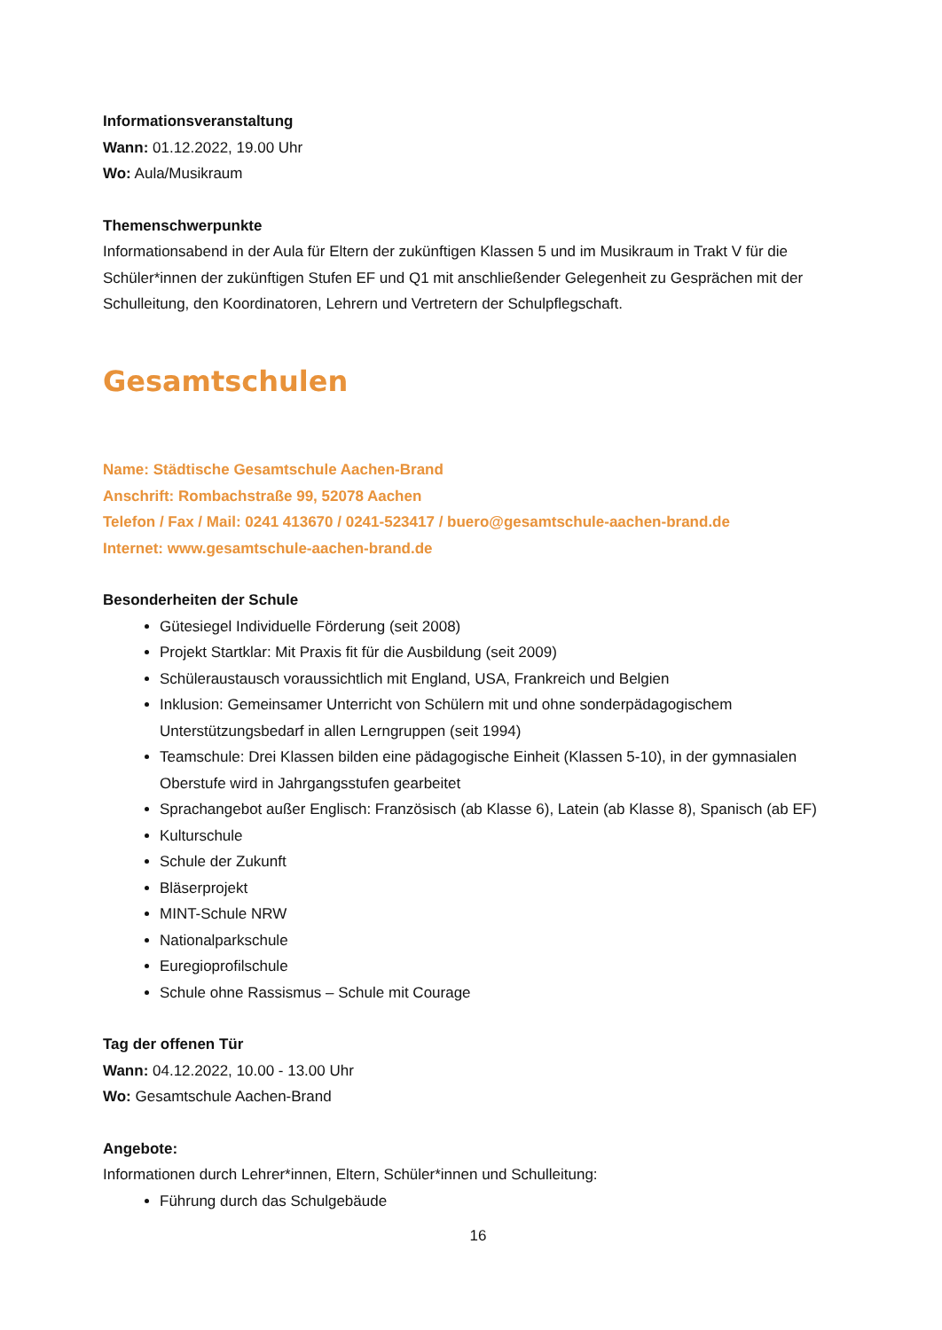Informationsveranstaltung
Wann: 01.12.2022, 19.00 Uhr
Wo: Aula/Musikraum
Themenschwerpunkte
Informationsabend in der Aula für Eltern der zukünftigen Klassen 5 und im Musikraum in Trakt V für die Schüler*innen der zukünftigen Stufen EF und Q1 mit anschließender Gelegenheit zu Gesprächen mit der Schulleitung, den Koordinatoren, Lehrern und Vertretern der Schulpflegschaft.
Gesamtschulen
Name: Städtische Gesamtschule Aachen-Brand
Anschrift: Rombachstraße 99, 52078 Aachen
Telefon / Fax / Mail: 0241 413670 / 0241-523417 / buero@gesamtschule-aachen-brand.de
Internet: www.gesamtschule-aachen-brand.de
Besonderheiten der Schule
Gütesiegel Individuelle Förderung (seit 2008)
Projekt Startklar: Mit Praxis fit für die Ausbildung (seit 2009)
Schüleraustausch voraussichtlich mit England, USA, Frankreich und Belgien
Inklusion: Gemeinsamer Unterricht von Schülern mit und ohne sonderpädagogischem Unterstützungsbedarf in allen Lerngruppen (seit 1994)
Teamschule: Drei Klassen bilden eine pädagogische Einheit (Klassen 5-10), in der gymnasialen Oberstufe wird in Jahrgangsstufen gearbeitet
Sprachangebot außer Englisch: Französisch (ab Klasse 6), Latein (ab Klasse 8), Spanisch (ab EF)
Kulturschule
Schule der Zukunft
Bläserprojekt
MINT-Schule NRW
Nationalparkschule
Euregioprofilschule
Schule ohne Rassismus – Schule mit Courage
Tag der offenen Tür
Wann: 04.12.2022, 10.00 - 13.00 Uhr
Wo: Gesamtschule Aachen-Brand
Angebote:
Informationen durch Lehrer*innen, Eltern, Schüler*innen und Schulleitung:
Führung durch das Schulgebäude
16